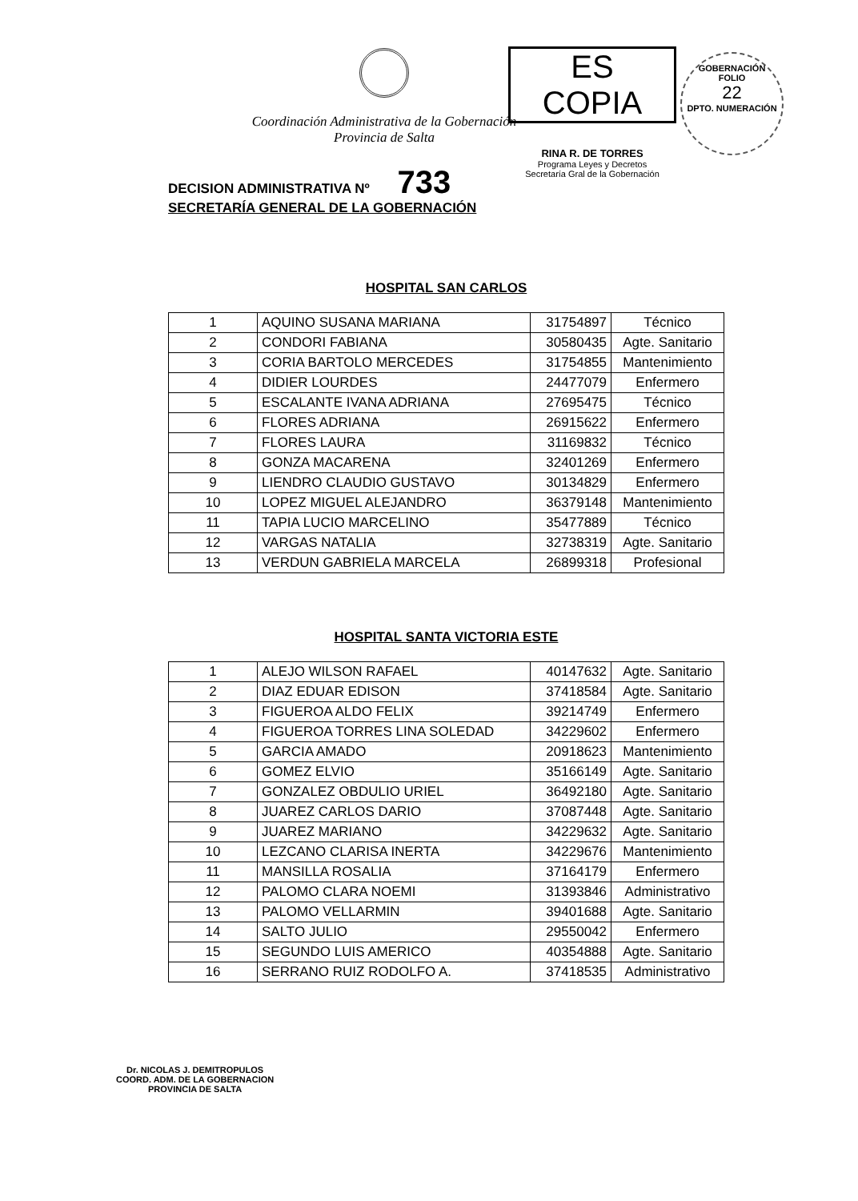Coordinación Administrativa de la Gobernación
Provincia de Salta
ES COPIA
RINA R. DE TORRES
Programa Leyes y Decretos
Secretaría Gral de la Gobernación
GOBERNACIÓN
FOLIO
22
DPTO. NUMERACIÓN
DECISION ADMINISTRATIVA Nº 733
SECRETARÍA GENERAL DE LA GOBERNACIÓN
HOSPITAL SAN CARLOS
| 1 | AQUINO SUSANA MARIANA | 31754897 | Técnico |
| 2 | CONDORI FABIANA | 30580435 | Agte. Sanitario |
| 3 | CORIA BARTOLO MERCEDES | 31754855 | Mantenimiento |
| 4 | DIDIER LOURDES | 24477079 | Enfermero |
| 5 | ESCALANTE IVANA ADRIANA | 27695475 | Técnico |
| 6 | FLORES ADRIANA | 26915622 | Enfermero |
| 7 | FLORES LAURA | 31169832 | Técnico |
| 8 | GONZA MACARENA | 32401269 | Enfermero |
| 9 | LIENDRO CLAUDIO GUSTAVO | 30134829 | Enfermero |
| 10 | LOPEZ MIGUEL ALEJANDRO | 36379148 | Mantenimiento |
| 11 | TAPIA LUCIO MARCELINO | 35477889 | Técnico |
| 12 | VARGAS NATALIA | 32738319 | Agte. Sanitario |
| 13 | VERDUN GABRIELA MARCELA | 26899318 | Profesional |
HOSPITAL SANTA VICTORIA ESTE
| 1 | ALEJO WILSON RAFAEL | 40147632 | Agte. Sanitario |
| 2 | DIAZ EDUAR EDISON | 37418584 | Agte. Sanitario |
| 3 | FIGUEROA ALDO FELIX | 39214749 | Enfermero |
| 4 | FIGUEROA TORRES LINA SOLEDAD | 34229602 | Enfermero |
| 5 | GARCIA AMADO | 20918623 | Mantenimiento |
| 6 | GOMEZ ELVIO | 35166149 | Agte. Sanitario |
| 7 | GONZALEZ OBDULIO URIEL | 36492180 | Agte. Sanitario |
| 8 | JUAREZ CARLOS DARIO | 37087448 | Agte. Sanitario |
| 9 | JUAREZ MARIANO | 34229632 | Agte. Sanitario |
| 10 | LEZCANO CLARISA INERTA | 34229676 | Mantenimiento |
| 11 | MANSILLA ROSALIA | 37164179 | Enfermero |
| 12 | PALOMO CLARA NOEMI | 31393846 | Administrativo |
| 13 | PALOMO VELLARMIN | 39401688 | Agte. Sanitario |
| 14 | SALTO JULIO | 29550042 | Enfermero |
| 15 | SEGUNDO LUIS AMERICO | 40354888 | Agte. Sanitario |
| 16 | SERRANO RUIZ RODOLFO A. | 37418535 | Administrativo |
Dr. NICOLAS J. DEMITROPULOS
COORD. ADM. DE LA GOBERNACION
PROVINCIA DE SALTA